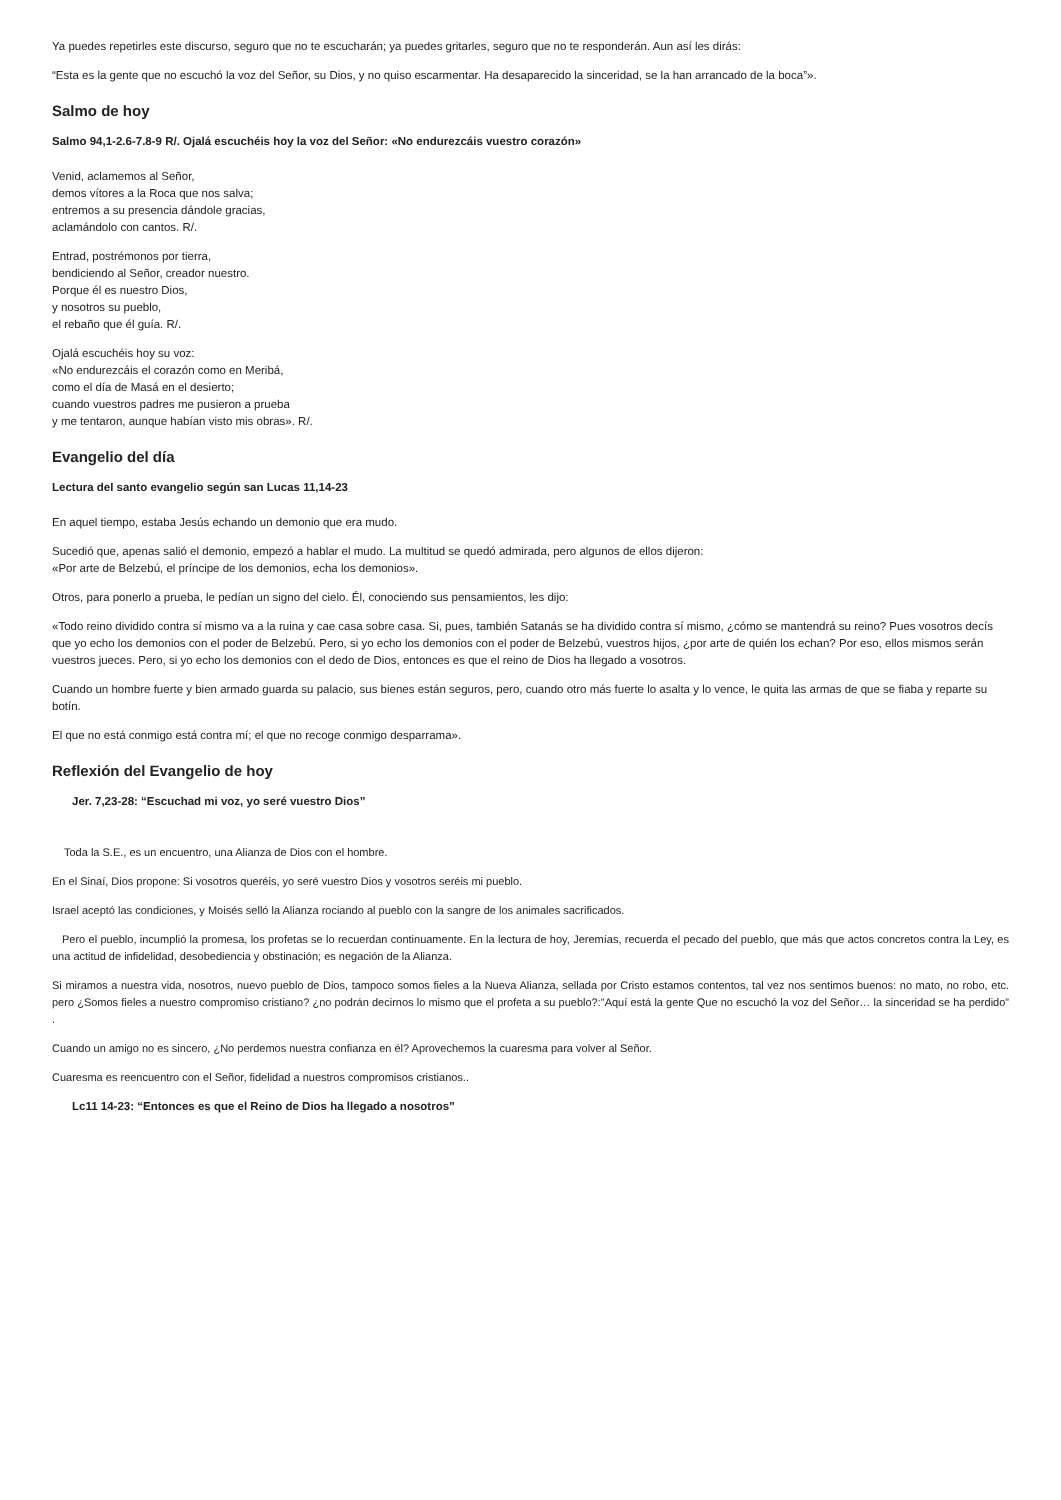Ya puedes repetirles este discurso, seguro que no te escucharán; ya puedes gritarles, seguro que no te responderán. Aun así les dirás:
“Esta es la gente que no escuchó la voz del Señor, su Dios, y no quiso escarmentar. Ha desaparecido la sinceridad, se la han arrancado de la boca”».
Salmo de hoy
Salmo 94,1-2.6-7.8-9 R/. Ojalá escuchéis hoy la voz del Señor: «No endurezcáis vuestro corazón»
Venid, aclamemos al Señor,
demos vítores a la Roca que nos salva;
entremos a su presencia dándole gracias,
aclamándolo con cantos. R/.
Entrad, postrémonos por tierra,
bendiciendo al Señor, creador nuestro.
Porque él es nuestro Dios,
y nosotros su pueblo,
el rebaño que él guía. R/.
Ojalá escuchéis hoy su voz:
«No endurezcáis el corazón como en Meribá,
como el día de Masá en el desierto;
cuando vuestros padres me pusieron a prueba
y me tentaron, aunque habían visto mis obras». R/.
Evangelio del día
Lectura del santo evangelio según san Lucas 11,14-23
En aquel tiempo, estaba Jesús echando un demonio que era mudo.
Sucedió que, apenas salió el demonio, empezó a hablar el mudo. La multitud se quedó admirada, pero algunos de ellos dijeron:
«Por arte de Belzebú, el príncipe de los demonios, echa los demonios».
Otros, para ponerlo a prueba, le pedían un signo del cielo. Él, conociendo sus pensamientos, les dijo:
«Todo reino dividido contra sí mismo va a la ruina y cae casa sobre casa. Si, pues, también Satanás se ha dividido contra sí mismo, ¿cómo se mantendrá su reino? Pues vosotros decís que yo echo los demonios con el poder de Belzebú. Pero, si yo echo los demonios con el poder de Belzebú, vuestros hijos, ¿por arte de quién los echan? Por eso, ellos mismos serán vuestros jueces. Pero, si yo echo los demonios con el dedo de Dios, entonces es que el reino de Dios ha llegado a vosotros.
Cuando un hombre fuerte y bien armado guarda su palacio, sus bienes están seguros, pero, cuando otro más fuerte lo asalta y lo vence, le quita las armas de que se fiaba y reparte su botín.
El que no está conmigo está contra mí; el que no recoge conmigo desparrama».
Reflexión del Evangelio de hoy
Jer. 7,23-28: “Escuchad mi voz, yo seré vuestro Dios”
Toda la S.E., es un encuentro, una Alianza de Dios con el hombre.
En el Sinaí, Dios propone: Si vosotros queréis, yo seré vuestro Dios y vosotros seréis mi pueblo.
Israel aceptó las condiciones, y Moisés selló la Alianza rociando al pueblo con la sangre de los animales sacrificados.
Pero el pueblo, incumplió la promesa, los profetas se lo recuerdan continuamente. En la lectura de hoy, Jeremías, recuerda el pecado del pueblo, que más que actos concretos contra la Ley, es una actitud de infidelidad, desobediencia y obstinación; es negación de la Alianza.
Si miramos a nuestra vida, nosotros, nuevo pueblo de Dios, tampoco somos fieles a la Nueva Alianza, sellada por Cristo estamos contentos, tal vez nos sentimos buenos: no mato, no robo, etc. pero ¿Somos fieles a nuestro compromiso cristiano? ¿no podrán decirnos lo mismo que el profeta a su pueblo?:"Aquí está la gente Que no escuchó la voz del Señor… la sinceridad se ha perdido” .
Cuando un amigo no es sincero, ¿No perdemos nuestra confianza en él? Aprovechemos la cuaresma para volver al Señor.
Cuaresma es reencuentro con el Señor, fidelidad a nuestros compromisos cristianos..
Lc11 14-23: “Entonces es que el Reino de Dios ha llegado a nosotros”